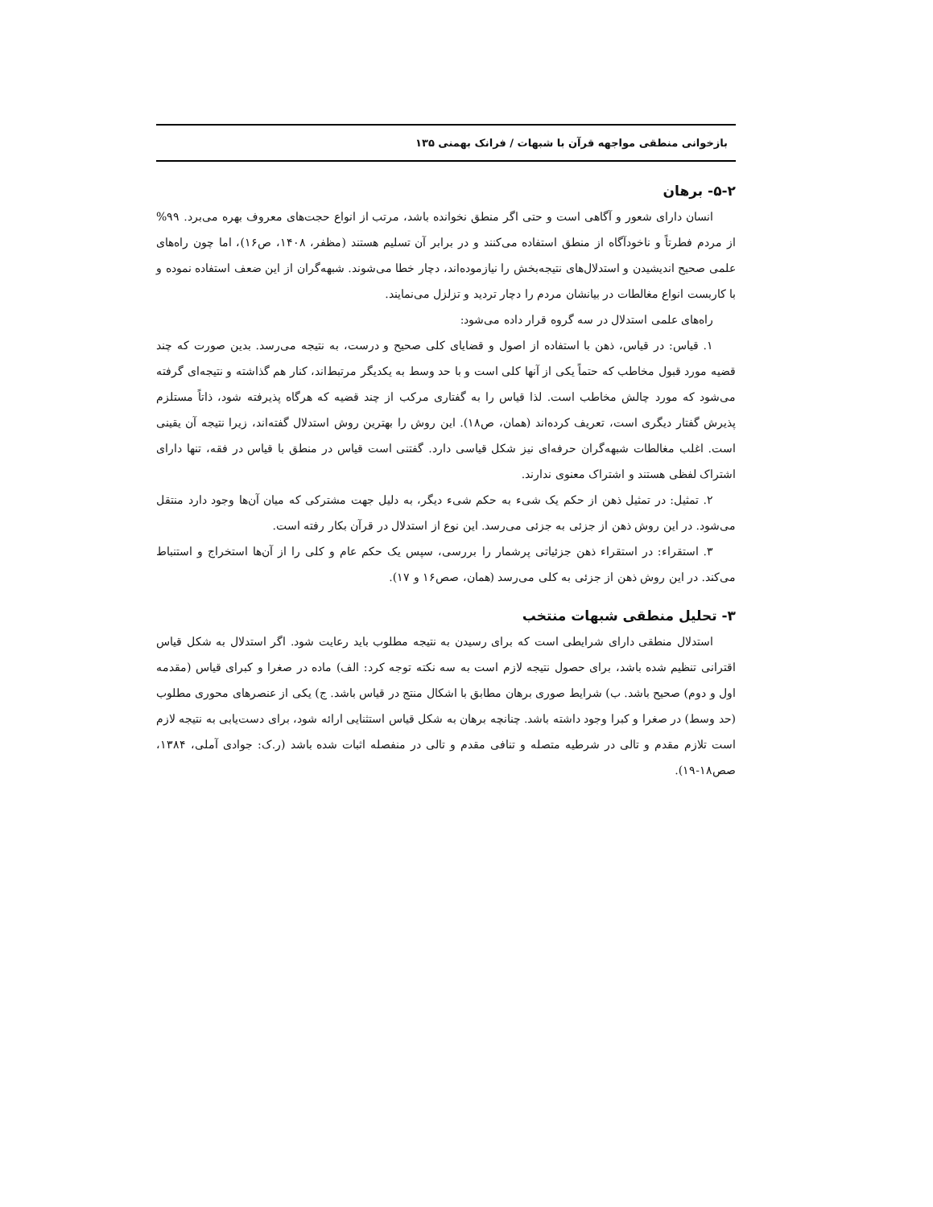بازخوانی منطقی مواجهه قرآن با شبهات / فرانک بهمنی ۱۳۵
۵-۲- برهان
انسان دارای شعور و آگاهی است و حتی اگر منطق نخوانده باشد، مرتب از انواع حجت‌های معروف بهره می‌برد. ۹۹% از مردم فطرتاً و ناخودآگاه از منطق استفاده می‌کنند و در برابر آن تسلیم هستند (مظفر، ۱۴۰۸، ص۱۶)، اما چون راه‌های علمی صحیح اندیشیدن و استدلال‌های نتیجه‌بخش را نیازموده‌اند، دچار خطا می‌شوند. شبهه‌گران از این ضعف استفاده نموده و با کاربست انواع مغالطات در بیانشان مردم را دچار تردید و تزلزل می‌نمایند.
راه‌های علمی استدلال در سه گروه قرار داده می‌شود:
۱. قیاس: در قیاس، ذهن با استفاده از اصول و قضایای کلی صحیح و درست، به نتیجه می‌رسد. بدین صورت که چند قضیه مورد قبول مخاطب که حتماً یکی از آنها کلی است و با حد وسط به یکدیگر مرتبط‌اند، کنار هم گذاشته و نتیجه‌ای گرفته می‌شود که مورد چالش مخاطب است. لذا قیاس را به گفتاری مرکب از چند قضیه که هرگاه پذیرفته شود، ذاتاً مستلزم پذیرش گفتار دیگری است، تعریف کرده‌اند (همان، ص۱۸). این روش را بهترین روش استدلال گفته‌اند، زیرا نتیجه آن یقینی است. اغلب مغالطات شبهه‌گران حرفه‌ای نیز شکل قیاسی دارد. گفتنی است قیاس در منطق با قیاس در فقه، تنها دارای اشتراک لفظی هستند و اشتراک معنوی ندارند.
۲. تمثیل: در تمثیل ذهن از حکم یک شیء به حکم شیء دیگر، به دلیل جهت مشترکی که میان آن‌ها وجود دارد منتقل می‌شود. در این روش ذهن از جزئی به جزئی می‌رسد. این نوع از استدلال در قرآن بکار رفته است.
۳. استقراء: در استقراء ذهن جزئیاتی پرشمار را بررسی، سپس یک حکم عام و کلی را از آن‌ها استخراج و استنباط می‌کند. در این روش ذهن از جزئی به کلی می‌رسد (همان، صص۱۶ و ۱۷).
۳- تحلیل منطقی شبهات منتخب
استدلال منطقی دارای شرایطی است که برای رسیدن به نتیجه مطلوب باید رعایت شود. اگر استدلال به شکل قیاس اقترانی تنظیم شده باشد، برای حصول نتیجه لازم است به سه نکته توجه کرد: الف) ماده در صغرا و کبرای قیاس (مقدمه اول و دوم) صحیح باشد. ب) شرایط صوری برهان مطابق با اشکال منتج در قیاس باشد. ج) یکی از عنصرهای محوری مطلوب (حد وسط) در صغرا و کبرا وجود داشته باشد. چنانچه برهان به شکل قیاس استثنایی ارائه شود، برای دست‌یابی به نتیجه لازم است تلازم مقدم و تالی در شرطیه متصله و تنافی مقدم و تالی در منفصله اثبات شده باشد (ر.ک: جوادی آملی، ۱۳۸۴، صص۱۸-۱۹).